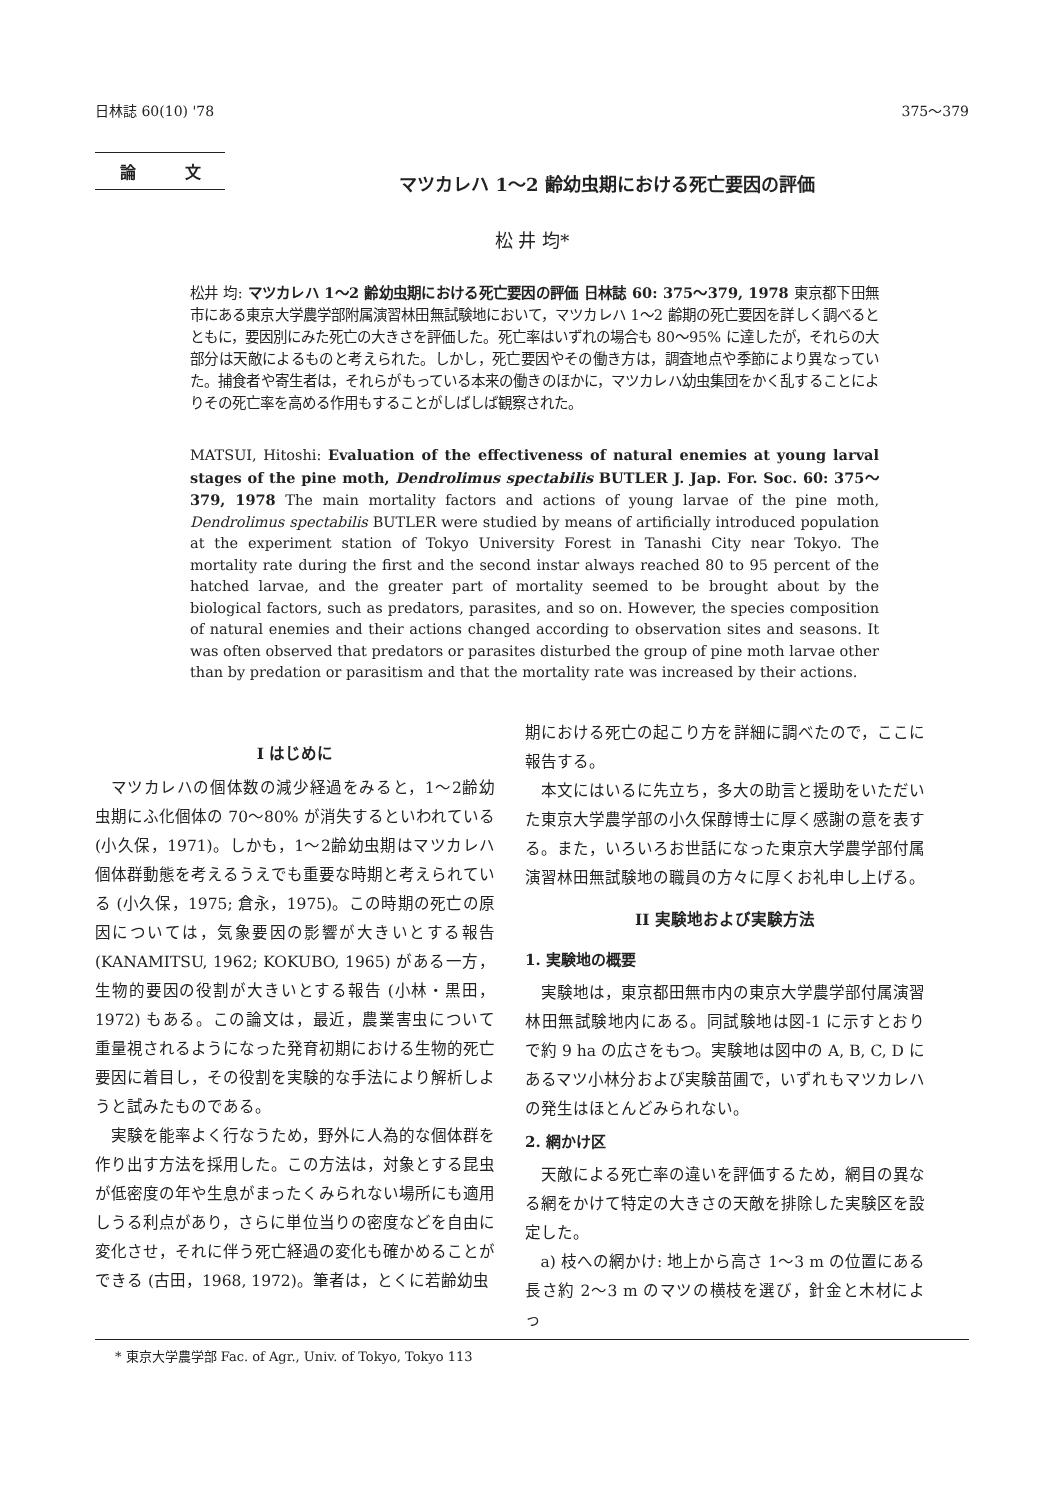日林誌 60(10) '78 375〜379
論 文
マツカレハ 1〜2 齢幼虫期における死亡要因の評価
松 井 均*
松井 均: マツカレハ 1〜2 齢幼虫期における死亡要因の評価 日林誌 60: 375〜379, 1978 東京都下田無市にある東京大学農学部附属演習林田無試験地において，マツカレハ 1〜2 齢期の死亡要因を詳しく調べるとともに，要因別にみた死亡の大きさを評価した。死亡率はいずれの場合も 80〜95% に達したが，それらの大部分は天敵によるものと考えられた。しかし，死亡要因やその働き方は，調査地点や季節により異なっていた。捕食者や寄生者は，それらがもっている本来の働きのほかに，マツカレハ幼虫集団をかく乱することによりその死亡率を高める作用もすることがしばしば観察された。
MATSUI, Hitoshi: Evaluation of the effectiveness of natural enemies at young larval stages of the pine moth, Dendrolimus spectabilis BUTLER J. Jap. For. Soc. 60: 375〜379, 1978 The main mortality factors and actions of young larvae of the pine moth, Dendrolimus spectabilis BUTLER were studied by means of artificially introduced population at the experiment station of Tokyo University Forest in Tanashi City near Tokyo. The mortality rate during the first and the second instar always reached 80 to 95 percent of the hatched larvae, and the greater part of mortality seemed to be brought about by the biological factors, such as predators, parasites, and so on. However, the species composition of natural enemies and their actions changed according to observation sites and seasons. It was often observed that predators or parasites disturbed the group of pine moth larvae other than by predation or parasitism and that the mortality rate was increased by their actions.
I はじめに
マツカレハの個体数の減少経過をみると，1〜2齢幼虫期にふ化個体の 70〜80% が消失するといわれている(小久保，1971)。しかも，1〜2齢幼虫期はマツカレハ個体群動態を考えるうえでも重要な時期と考えられている (小久保，1975; 倉永，1975)。この時期の死亡の原因については，気象要因の影響が大きいとする報告 (KANAMITSU, 1962; KOKUBO, 1965) がある一方，生物的要因の役割が大きいとする報告 (小林・黒田，1972) もある。この論文は，最近，農業害虫について重量視されるようになった発育初期における生物的死亡要因に着目し，その役割を実験的な手法により解析しようと試みたものである。
実験を能率よく行なうため，野外に人為的な個体群を作り出す方法を採用した。この方法は，対象とする昆虫が低密度の年や生息がまったくみられない場所にも適用しうる利点があり，さらに単位当りの密度などを自由に変化させ，それに伴う死亡経過の変化も確かめることができる (古田，1968, 1972)。筆者は，とくに若齢幼虫
期における死亡の起こり方を詳細に調べたので，ここに報告する。
本文にはいるに先立ち，多大の助言と援助をいただいた東京大学農学部の小久保醇博士に厚く感謝の意を表する。また，いろいろお世話になった東京大学農学部付属演習林田無試験地の職員の方々に厚くお礼申し上げる。
II 実験地および実験方法
1. 実験地の概要
実験地は，東京都田無市内の東京大学農学部付属演習林田無試験地内にある。同試験地は図-1 に示すとおりで約 9 ha の広さをもつ。実験地は図中の A, B, C, D にあるマツ小林分および実験苗圃で，いずれもマツカレハの発生はほとんどみられない。
2. 網かけ区
天敵による死亡率の違いを評価するため，網目の異なる網をかけて特定の大きさの天敵を排除した実験区を設定した。
a) 枝への網かけ: 地上から高さ 1〜3 m の位置にある長さ約 2〜3 m のマツの横枝を選び，針金と木材によっ
* 東京大学農学部 Fac. of Agr., Univ. of Tokyo, Tokyo 113